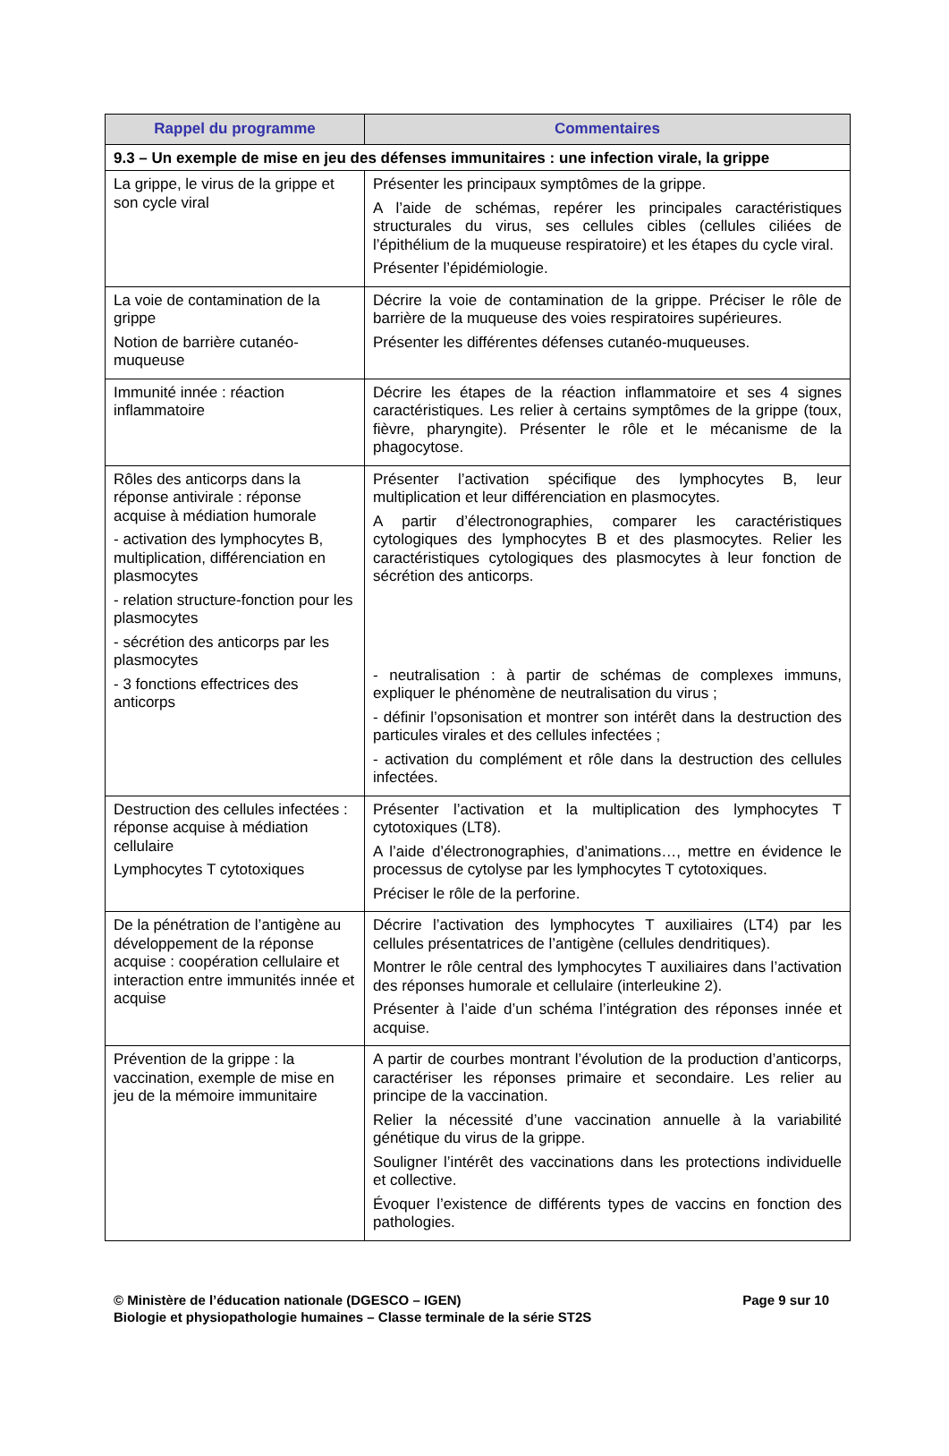| Rappel du programme | Commentaires |
| --- | --- |
| 9.3 – Un exemple de mise en jeu des défenses immunitaires : une infection virale, la grippe | |
| La grippe, le virus de la grippe et son cycle viral | Présenter les principaux symptômes de la grippe. A l’aide de schémas, repérer les principales caractéristiques structurales du virus, ses cellules cibles (cellules ciliées de l’épithélium de la muqueuse respiratoire) et les étapes du cycle viral. Présenter l’épidémiologie. |
| La voie de contamination de la grippe Notion de barrière cutanéo-muqueuse | Décrire la voie de contamination de la grippe. Préciser le rôle de barrière de la muqueuse des voies respiratoires supérieures. Présenter les différentes défenses cutanéo-muqueuses. |
| Immunité innée : réaction inflammatoire | Décrire les étapes de la réaction inflammatoire et ses 4 signes caractéristiques. Les relier à certains symptômes de la grippe (toux, fièvre, pharyngite). Présenter le rôle et le mécanisme de la phagocytose. |
| Rôles des anticorps dans la réponse antivirale : réponse acquise à médiation humorale - activation des lymphocytes B, multiplication, différenciation en plasmocytes - relation structure-fonction pour les plasmocytes - sécrétion des anticorps par les plasmocytes - 3 fonctions effectrices des anticorps | Présenter l’activation spécifique des lymphocytes B, leur multiplication et leur différenciation en plasmocytes. A partir d’électronographies, comparer les caractéristiques cytologiques des lymphocytes B et des plasmocytes. Relier les caractéristiques cytologiques des plasmocytes à leur fonction de sécrétion des anticorps. - neutralisation : à partir de schémas de complexes immuns, expliquer le phénomène de neutralisation du virus ; - définir l’opsonisation et montrer son intérêt dans la destruction des particules virales et des cellules infectées ; - activation du complément et rôle dans la destruction des cellules infectées. |
| Destruction des cellules infectées : réponse acquise à médiation cellulaire Lymphocytes T cytotoxiques | Présenter l’activation et la multiplication des lymphocytes T cytotoxiques (LT8). A l’aide d’électronographies, d’animations…, mettre en évidence le processus de cytolyse par les lymphocytes T cytotoxiques. Préciser le rôle de la perforine. |
| De la pénétration de l’antigène au développement de la réponse acquise : coopération cellulaire et interaction entre immunités innée et acquise | Décrire l’activation des lymphocytes T auxiliaires (LT4) par les cellules présentatrices de l’antigène (cellules dendritiques). Montrer le rôle central des lymphocytes T auxiliaires dans l’activation des réponses humorale et cellulaire (interleukine 2). Présenter à l’aide d’un schéma l’intégration des réponses innée et acquise. |
| Prévention de la grippe : la vaccination, exemple de mise en jeu de la mémoire immunitaire | A partir de courbes montrant l’évolution de la production d’anticorps, caractériser les réponses primaire et secondaire. Les relier au principe de la vaccination. Relier la nécessité d’une vaccination annuelle à la variabilité génétique du virus de la grippe. Souligner l’intérêt des vaccinations dans les protections individuelle et collective. Évoquer l’existence de différents types de vaccins en fonction des pathologies. |
© Ministère de l’éducation nationale (DGESCO – IGEN)
Biologie et physiopathologie humaines – Classe terminale de la série ST2S
Page 9 sur 10